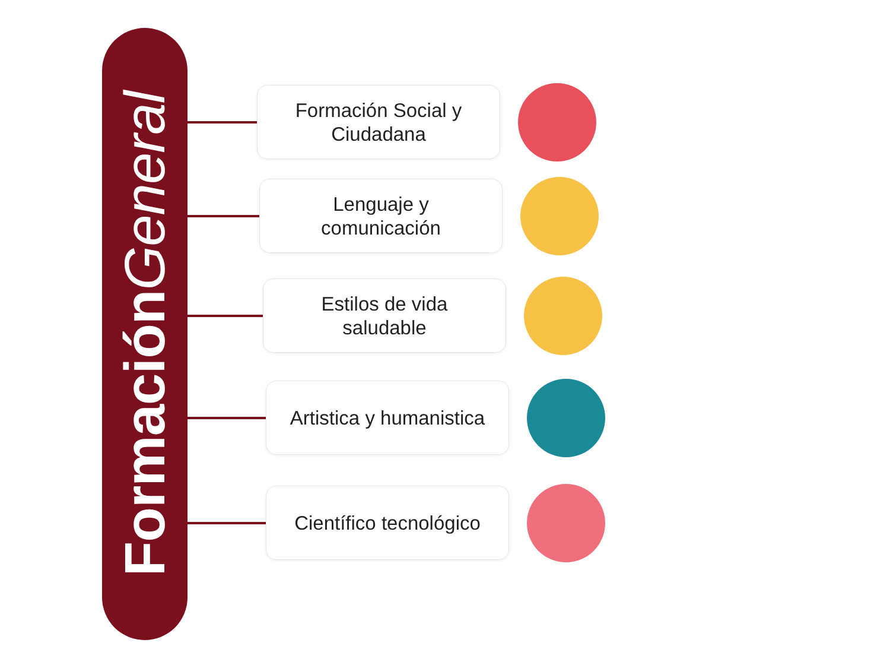FormaciónGeneral
Formación Social y
Ciudadana
Lenguaje y
comunicación
Estilos de vida
saludable
Artistica y humanistica
Científico tecnológico